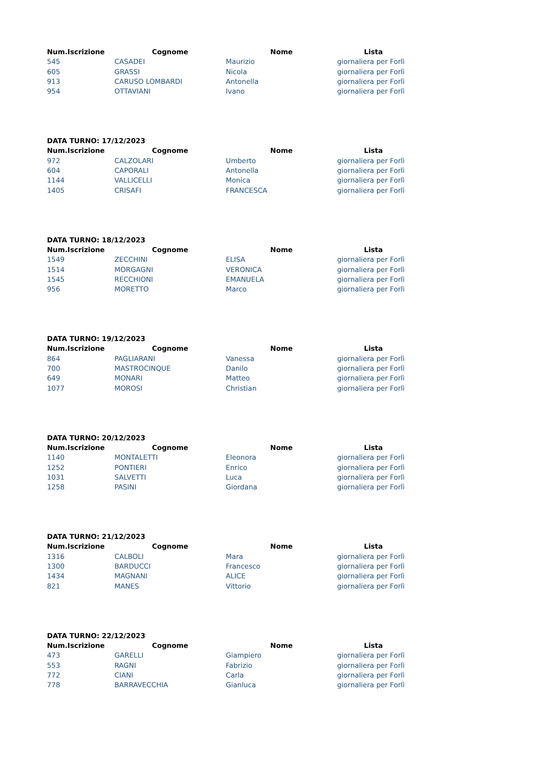| Num.Iscrizione | Cognome | Nome | Lista |
| --- | --- | --- | --- |
| 545 | CASADEI | Maurizio | giornaliera per Forlì |
| 605 | GRASSI | Nicola | giornaliera per Forlì |
| 913 | CARUSO LOMBARDI | Antonella | giornaliera per Forlì |
| 954 | OTTAVIANI | Ivano | giornaliera per Forlì |
DATA TURNO: 17/12/2023
| Num.Iscrizione | Cognome | Nome | Lista |
| --- | --- | --- | --- |
| 972 | CALZOLARI | Umberto | giornaliera per Forlì |
| 604 | CAPORALI | Antonella | giornaliera per Forlì |
| 1144 | VALLICELLI | Monica | giornaliera per Forlì |
| 1405 | CRISAFI | FRANCESCA | giornaliera per Forlì |
DATA TURNO: 18/12/2023
| Num.Iscrizione | Cognome | Nome | Lista |
| --- | --- | --- | --- |
| 1549 | ZECCHINI | ELISA | giornaliera per Forlì |
| 1514 | MORGAGNI | VERONICA | giornaliera per Forlì |
| 1545 | RECCHIONI | EMANUELA | giornaliera per Forlì |
| 956 | MORETTO | Marco | giornaliera per Forlì |
DATA TURNO: 19/12/2023
| Num.Iscrizione | Cognome | Nome | Lista |
| --- | --- | --- | --- |
| 864 | PAGLIARANI | Vanessa | giornaliera per Forlì |
| 700 | MASTROCINQUE | Danilo | giornaliera per Forlì |
| 649 | MONARI | Matteo | giornaliera per Forlì |
| 1077 | MOROSI | Christian | giornaliera per Forlì |
DATA TURNO: 20/12/2023
| Num.Iscrizione | Cognome | Nome | Lista |
| --- | --- | --- | --- |
| 1140 | MONTALETTI | Eleonora | giornaliera per Forlì |
| 1252 | PONTIERI | Enrico | giornaliera per Forlì |
| 1031 | SALVETTI | Luca | giornaliera per Forlì |
| 1258 | PASINI | Giordana | giornaliera per Forlì |
DATA TURNO: 21/12/2023
| Num.Iscrizione | Cognome | Nome | Lista |
| --- | --- | --- | --- |
| 1316 | CALBOLI | Mara | giornaliera per Forlì |
| 1300 | BARDUCCI | Francesco | giornaliera per Forlì |
| 1434 | MAGNANI | ALICE | giornaliera per Forlì |
| 821 | MANES | Vittorio | giornaliera per Forlì |
DATA TURNO: 22/12/2023
| Num.Iscrizione | Cognome | Nome | Lista |
| --- | --- | --- | --- |
| 473 | GARELLI | Giampiero | giornaliera per Forlì |
| 553 | RAGNI | Fabrizio | giornaliera per Forlì |
| 772 | CIANI | Carla | giornaliera per Forlì |
| 778 | BARRAVECCHIA | Gianluca | giornaliera per Forlì |